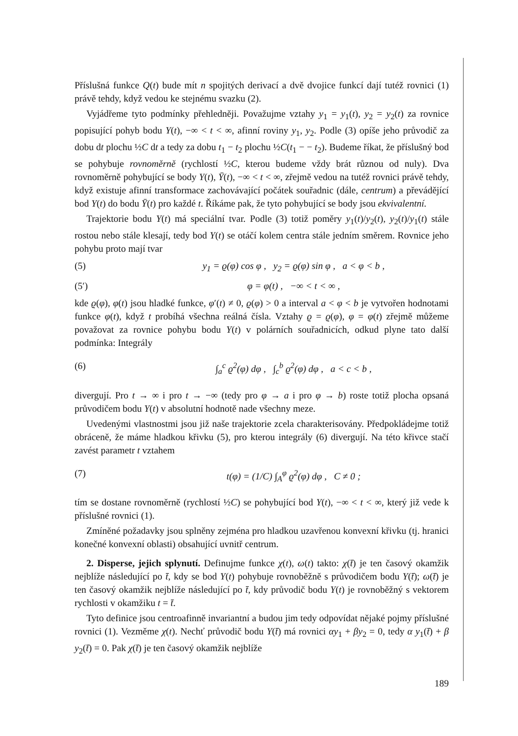Příslušná funkce Q(t) bude mít n spojitých derivací a dvě dvojice funkcí dají tutéž rovnici (1) právě tehdy, když vedou ke stejnému svazku (2).
Vyjádřeme tyto podmínky přehledněji. Považujme vztahy y<sub>1</sub> = y<sub>1</sub>(t), y<sub>2</sub> = y<sub>2</sub>(t) za rovnice popisující pohyb bodu Y(t), −∞ < t < ∞, afinní roviny y<sub>1</sub>, y<sub>2</sub>. Podle (3) opíše jeho průvodič za dobu dt plochu ½C dt a tedy za dobu t<sub>1</sub> − t<sub>2</sub> plochu ½C(t<sub>1</sub> − − t<sub>2</sub>). Budeme říkat, že příslušný bod se pohybuje rovnoměrně (rychlostí ½C, kterou budeme vždy brát různou od nuly). Dva rovnoměrně pohybující se body Y(t), Ȳ(t), −∞ < t < ∞, zřejmě vedou na tutéž rovnici právě tehdy, když existuje afinní transformace zachovávající počátek souřadnic (dále, centrum) a převádějící bod Y(t) do bodu Ȳ(t) pro každé t. Říkáme pak, že tyto pohybující se body jsou ekvivalentní.
Trajektorie bodu Y(t) má speciální tvar. Podle (3) totiž poměry y<sub>1</sub>(t)/y<sub>2</sub>(t), y<sub>2</sub>(t)/y<sub>1</sub>(t) stále rostou nebo stále klesají, tedy bod Y(t) se otáčí kolem centra stále jedním směrem. Rovnice jeho pohybu proto mají tvar
(5) y<sub>1</sub> = ϱ(φ) cos φ , y<sub>2</sub> = ϱ(φ) sin φ , a < φ < b ,
(5′) φ = φ(t) , −∞ < t < ∞ ,
kde ϱ(φ), φ(t) jsou hladké funkce, φ′(t) ≠ 0, ϱ(φ) > 0 a interval a < φ < b je vytvořen hodnotami funkce φ(t), když t probíhá všechna reálná čísla. Vztahy ϱ = ϱ(φ), φ = φ(t) zřejmě můžeme považovat za rovnice pohybu bodu Y(t) v polárních souřadnicích, odkud plyne tato další podmínka: Integrály
(6) ∫<sub>a</sub><sup>c</sup> ϱ<sup>2</sup>(φ) dφ , ∫<sub>c</sub><sup>b</sup> ϱ<sup>2</sup>(φ) dφ , a < c < b ,
divergují. Pro t → ∞ i pro t → −∞ (tedy pro φ → a i pro φ → b) roste totiž plocha opsaná průvodičem bodu Y(t) v absolutní hodnotě nade všechny meze.
Uvedenými vlastnostmi jsou již naše trajektorie zcela charakterisovány. Předpokládejme totiž obráceně, že máme hladkou křivku (5), pro kterou integrály (6) divergují. Na této křivce stačí zavést parametr t vztahem
(7) t(φ) = (1/C) ∫<sub>A</sub><sup>φ</sup> ϱ<sup>2</sup>(φ) dφ , C ≠ 0 ;
tím se dostane rovnoměrně (rychlostí ½C) se pohybující bod Y(t), −∞ < t < ∞, který již vede k příslušné rovnici (1).
Zmíněné požadavky jsou splněny zejména pro hladkou uzavřenou konvexní křivku (tj. hranici konečné konvexní oblasti) obsahující uvnitř centrum.
2. Disperse, jejich splynutí. Definujme funkce χ(t), ω(t) takto: χ(t̄) je ten časový okamžik nejblíže následující po t̄, kdy se bod Y(t) pohybuje rovnoběžně s průvodičem bodu Y(t̄); ω(t̄) je ten časový okamžik nejblíže následující po t̄, kdy průvodič bodu Y(t) je rovnoběžný s vektorem rychlosti v okamžiku t = t̄.
Tyto definice jsou centroafinně invariantní a budou jim tedy odpovídat nějaké pojmy příslušné rovnici (1). Vezměme χ(t). Nechť průvodič bodu Y(t̄) má rovnici αy<sub>1</sub> + βy<sub>2</sub> = 0, tedy α y<sub>1</sub>(t̄) + β y<sub>2</sub>(t̄) = 0. Pak χ(t̄) je ten časový okamžik nejblíže
189